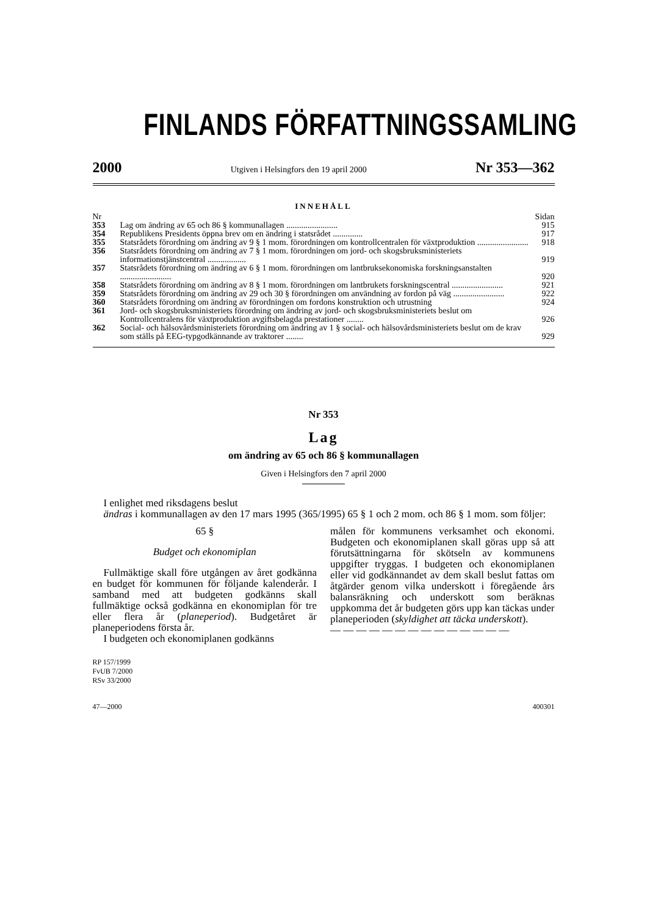FINLANDS FÖRFATTNINGSSAMLING
2000 Utgiven i Helsingfors den 19 april 2000 Nr 353—362
INNEHÅLL
| Nr | | Sidan |
| 353 | Lag om ändring av 65 och 86 § kommunallagen ........................ | 915 |
| 354 | Republikens Presidents öppna brev om en ändring i statsrådet .............. | 917 |
| 355 | Statsrådets förordning om ändring av 9 § 1 mom. förordningen om kontrollcentralen för växtproduktion ........................ | 918 |
| 356 | Statsrådets förordning om ändring av 7 § 1 mom. förordningen om jord- och skogsbruksministeriets informationstjänstcentral .................. | 919 |
| 357 | Statsrådets förordning om ändring av 6 § 1 mom. förordningen om lantbruksekonomiska forskningsanstalten ........................ | 920 |
| 358 | Statsrådets förordning om ändring av 8 § 1 mom. förordningen om lantbrukets forskningscentral ........................ | 921 |
| 359 | Statsrådets förordning om ändring av 29 och 30 § förordningen om användning av fordon på väg ........................ | 922 |
| 360 | Statsrådets förordning om ändring av förordningen om fordons konstruktion och utrustning | 924 |
| 361 | Jord- och skogsbruksministeriets förordning om ändring av jord- och skogsbruksministeriets beslut om Kontrollcentralens för växtproduktion avgiftsbelagda prestationer ........ | 926 |
| 362 | Social- och hälsovårdsministeriets förordning om ändring av 1 § social- och hälsovårdsministeriets beslut om de krav som ställs på EEG-typgodkännande av traktorer ........ | 929 |
Nr 353
Lag
om ändring av 65 och 86 § kommunallagen
Given i Helsingfors den 7 april 2000
I enlighet med riksdagens beslut
ändras i kommunallagen av den 17 mars 1995 (365/1995) 65 § 1 och 2 mom. och 86 § 1 mom. som följer:
65 §
Budget och ekonomiplan
Fullmäktige skall före utgången av året godkänna en budget för kommunen för följande kalenderår. I samband med att budgeten godkänns skall fullmäktige också godkänna en ekonomiplan för tre eller flera år (planeperiod). Budgetåret är planeperiodens första år.
I budgeten och ekonomiplanen godkänns
målen för kommunens verksamhet och ekonomi. Budgeten och ekonomiplanen skall göras upp så att förutsättningarna för skötseln av kommunens uppgifter tryggas. I budgeten och ekonomiplanen eller vid godkännandet av dem skall beslut fattas om åtgärder genom vilka underskott i föregående års balansräkning och underskott som beräknas uppkomma det år budgeten görs upp kan täckas under planeperioden (skyldighet att täcka underskott).
— — — — — — — — — — — — — —
RP 157/1999
FvUB 7/2000
RSv 33/2000
47—2000 400301